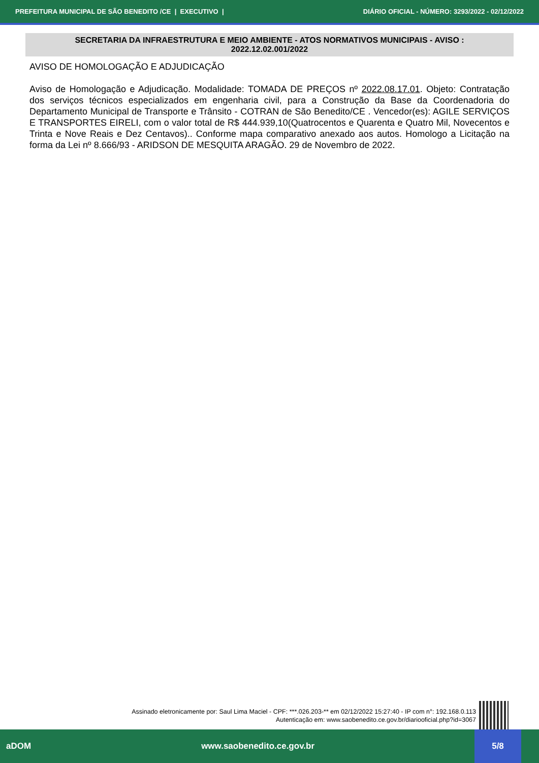PREFEITURA MUNICIPAL DE SÃO BENEDITO /CE | EXECUTIVO | DIÁRIO OFICIAL - NÚMERO: 3293/2022 - 02/12/2022
SECRETARIA DA INFRAESTRUTURA E MEIO AMBIENTE - ATOS NORMATIVOS MUNICIPAIS - AVISO : 2022.12.02.001/2022
AVISO DE HOMOLOGAÇÃO E ADJUDICAÇÃO
Aviso de Homologação e Adjudicação. Modalidade: TOMADA DE PREÇOS nº 2022.08.17.01. Objeto: Contratação dos serviços técnicos especializados em engenharia civil, para a Construção da Base da Coordenadoria do Departamento Municipal de Transporte e Trânsito - COTRAN de São Benedito/CE . Vencedor(es): AGILE SERVIÇOS E TRANSPORTES EIRELI, com o valor total de R$ 444.939,10(Quatrocentos e Quarenta e Quatro Mil, Novecentos e Trinta e Nove Reais e Dez Centavos).. Conforme mapa comparativo anexado aos autos. Homologo a Licitação na forma da Lei nº 8.666/93 - ARIDSON DE MESQUITA ARAGÃO. 29 de Novembro de 2022.
Assinado eletronicamente por: Saul Lima Maciel - CPF: ***.026.203-** em 02/12/2022 15:27:40 - IP com n°: 192.168.0.113
Autenticação em: www.saobenedito.ce.gov.br/diariooficial.php?id=3067
aDOM www.saobenedito.ce.gov.br
5/8